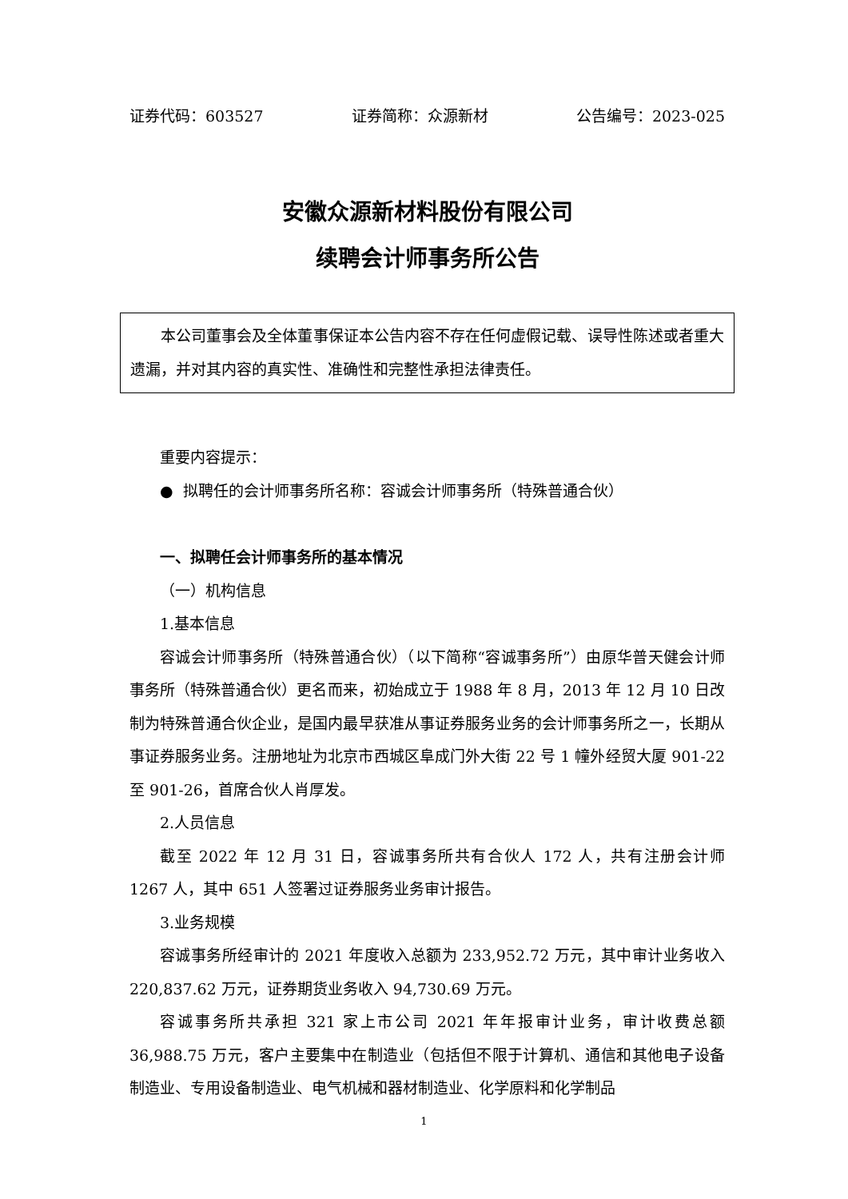证券代码：603527 证券简称：众源新材 公告编号：2023-025
安徽众源新材料股份有限公司
续聘会计师事务所公告
本公司董事会及全体董事保证本公告内容不存在任何虚假记载、误导性陈述或者重大遗漏，并对其内容的真实性、准确性和完整性承担法律责任。
重要内容提示：
● 拟聘任的会计师事务所名称：容诚会计师事务所（特殊普通合伙）
一、拟聘任会计师事务所的基本情况
（一）机构信息
1.基本信息
容诚会计师事务所（特殊普通合伙）（以下简称“容诚事务所”）由原华普天健会计师事务所（特殊普通合伙）更名而来，初始成立于 1988 年 8 月，2013 年 12 月 10 日改制为特殊普通合伙企业，是国内最早获准从事证券服务业务的会计师事务所之一，长期从事证券服务业务。注册地址为北京市西城区阜成门外大街 22 号 1 幢外经贸大厦 901-22 至 901-26，首席合伙人肖厚发。
2.人员信息
截至 2022 年 12 月 31 日，容诚事务所共有合伙人 172 人，共有注册会计师 1267 人，其中 651 人签署过证券服务业务审计报告。
3.业务规模
容诚事务所经审计的 2021 年度收入总额为 233,952.72 万元，其中审计业务收入 220,837.62 万元，证券期货业务收入 94,730.69 万元。
容诚事务所共承担 321 家上市公司 2021 年年报审计业务，审计收费总额 36,988.75 万元，客户主要集中在制造业（包括但不限于计算机、通信和其他电子设备制造业、专用设备制造业、电气机械和器材制造业、化学原料和化学制品
1